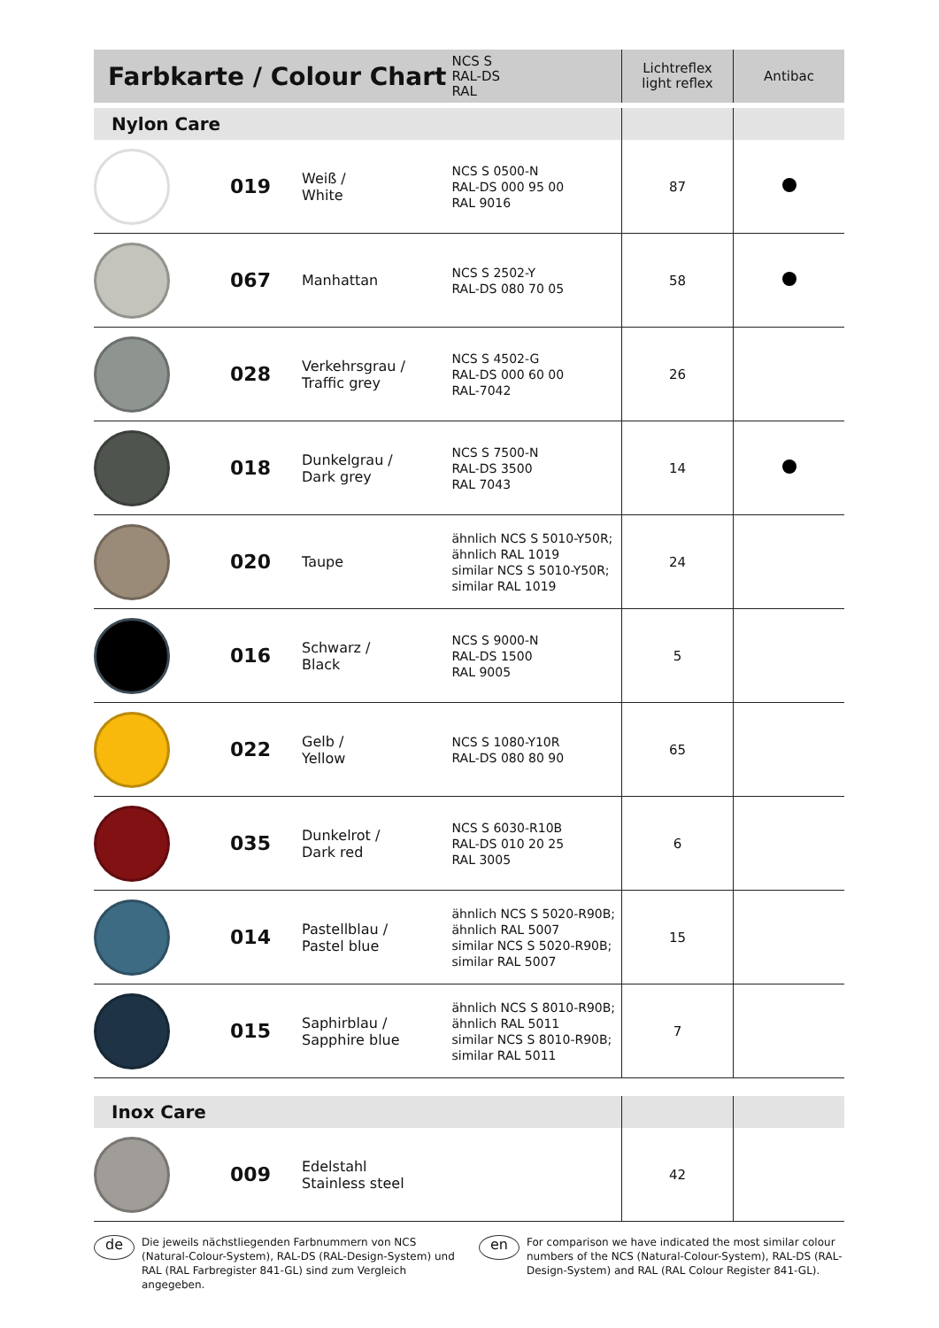| Farbkarte / Colour Chart | | | NCS S RAL-DS RAL | Lichtreflex light reflex | Antibac |
| --- | --- | --- | --- | --- | --- |
| Nylon Care | | | | | |
| | 019 | Weiß / White | NCS S 0500-N RAL-DS 000 95 00 RAL 9016 | 87 | |
| | 067 | Manhattan | NCS S 2502-Y RAL-DS 080 70 05 | 58 | |
| | 028 | Verkehrsgrau / Traffic grey | NCS S 4502-G RAL-DS 000 60 00 RAL-7042 | 26 | |
| | 018 | Dunkelgrau / Dark grey | NCS S 7500-N RAL-DS 3500 RAL 7043 | 14 | |
| | 020 | Taupe | ähnlich NCS S 5010-Y50R; ähnlich RAL 1019 similar NCS S 5010-Y50R; similar RAL 1019 | 24 | |
| | 016 | Schwarz / Black | NCS S 9000-N RAL-DS 1500 RAL 9005 | 5 | |
| | 022 | Gelb / Yellow | NCS S 1080-Y10R RAL-DS 080 80 90 | 65 | |
| | 035 | Dunkelrot / Dark red | NCS S 6030-R10B RAL-DS 010 20 25 RAL 3005 | 6 | |
| | 014 | Pastellblau / Pastel blue | ähnlich NCS S 5020-R90B; ähnlich RAL 5007 similar NCS S 5020-R90B; similar RAL 5007 | 15 | |
| | 015 | Saphirblau / Sapphire blue | ähnlich NCS S 8010-R90B; ähnlich RAL 5011 similar NCS S 8010-R90B; similar RAL 5011 | 7 | |
| Inox Care | | | | | |
| | 009 | Edelstahl Stainless steel | | 42 | |
de Die jeweils nächstliegenden Farbnummern von NCS (Natural-Colour-System), RAL-DS (RAL-Design-System) und RAL (RAL Farbregister 841-GL) sind zum Vergleich angegeben.
en For comparison we have indicated the most similar colour numbers of the NCS (Natural-Colour-System), RAL-DS (RAL-Design-System) and RAL (RAL Colour Register 841-GL).